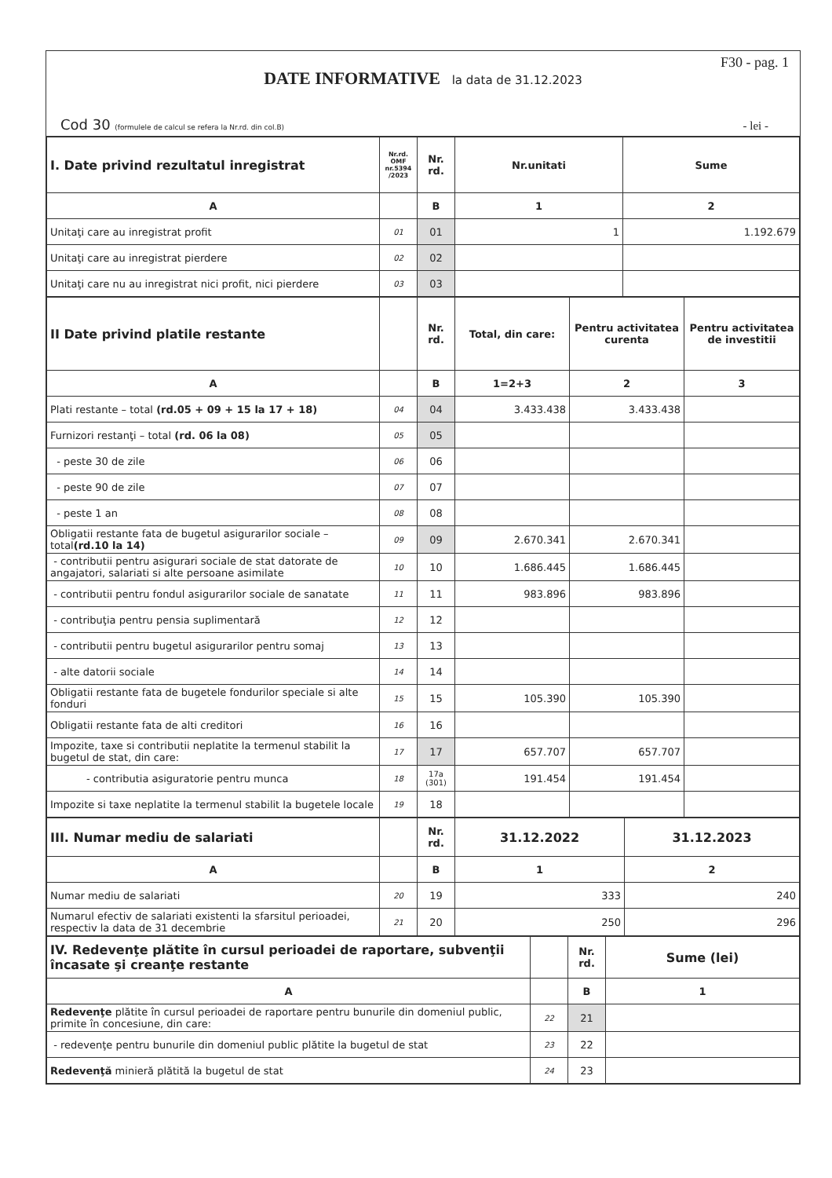F30 - pag. 1
DATE INFORMATIVE la data de 31.12.2023
Cod 30 (formulele de calcul se refera la Nr.rd. din col.B)
- lei -
| I. Date privind rezultatul inregistrat | Nr.rd. OMF nr.5394 /2023 | Nr. rd. | Nr.unitati | Sume |
| --- | --- | --- | --- | --- |
| A | | B | 1 | 2 |
| Unitaţi care au inregistrat profit | 01 | 01 | 1 | 1.192.679 |
| Unitaţi care au inregistrat pierdere | 02 | 02 | | |
| Unitaţi care nu au inregistrat nici profit, nici pierdere | 03 | 03 | | |
| II Date privind platile restante | | Nr. rd. | Total, din care: | Pentru activitatea curenta | Pentru activitatea de investitii |
| --- | --- | --- | --- | --- | --- |
| A | | B | 1=2+3 | 2 | 3 |
| Plati restante – total (rd.05 + 09 + 15 la 17 + 18) | 04 | 04 | 3.433.438 | 3.433.438 | |
| Furnizori restanţi – total (rd. 06 la 08) | 05 | 05 | | | |
| - peste 30 de zile | 06 | 06 | | | |
| - peste 90 de zile | 07 | 07 | | | |
| - peste 1 an | 08 | 08 | | | |
| Obligatii restante fata de bugetul asigurarilor sociale – total (rd.10 la 14) | 09 | 09 | 2.670.341 | 2.670.341 | |
| - contributii pentru asigurari sociale de stat datorate de angajatori, salariati si alte persoane asimilate | 10 | 10 | 1.686.445 | 1.686.445 | |
| - contributii pentru fondul asigurarilor sociale de sanatate | 11 | 11 | 983.896 | 983.896 | |
| - contribuţia pentru pensia suplimentară | 12 | 12 | | | |
| - contributii pentru bugetul asigurarilor pentru somaj | 13 | 13 | | | |
| - alte datorii sociale | 14 | 14 | | | |
| Obligatii restante fata de bugetele fondurilor speciale si alte fonduri | 15 | 15 | 105.390 | 105.390 | |
| Obligatii restante fata de alti creditori | 16 | 16 | | | |
| Impozite, taxe si contributii neplatite la termenul stabilit la bugetul de stat, din care: | 17 | 17 | 657.707 | 657.707 | |
| - contributia asiguratorie pentru munca | 18 | 17a (301) | 191.454 | 191.454 | |
| Impozite si taxe neplatite la termenul stabilit la bugetele locale | 19 | 18 | | | |
| III. Numar mediu de salariati | | Nr. rd. | 31.12.2022 | 31.12.2023 |
| --- | --- | --- | --- | --- |
| A | | B | 1 | 2 |
| Numar mediu de salariati | 20 | 19 | 333 | 240 |
| Numarul efectiv de salariati existenti la sfarsitul perioadei, respectiv la data de 31 decembrie | 21 | 20 | 250 | 296 |
| IV. Redevenţe plătite în cursul perioadei de raportare, subvenţii încasate şi creanţe restante | | Nr. rd. | Sume (lei) |
| --- | --- | --- | --- |
| A | | B | 1 |
| Redevenţe plătite în cursul perioadei de raportare pentru bunurile din domeniul public, primite în concesiune, din care: | 22 | 21 | |
| - redevenţe pentru bunurile din domeniul public plătite la bugetul de stat | 23 | 22 | |
| Redevenţă minieră plătită la bugetul de stat | 24 | 23 | |